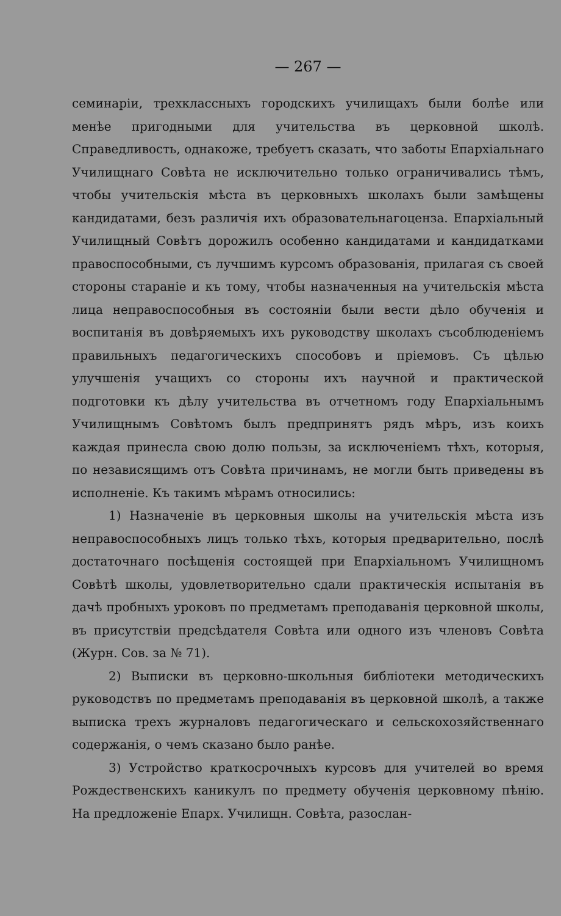— 267 —
семинаріи, трехклассныхъ городскихъ училищахъ были болѣе или менѣе пригодными для учительства въ церковной школѣ. Справедливость, однакоже, требуетъ сказать, что заботы Епархіальнаго Училищнаго Совѣта не исключительно только ограничивались тѣмъ, чтобы учительскія мѣста въ церковныхъ школахъ были замѣщены кандидатами, безъ различія ихъ образовательнагоценза. Епархіальный Училищный Совѣтъ дорожилъ особенно кандидатами и кандидатками правоспособными, съ лучшимъ курсомъ образованія, прилагая съ своей стороны стараніе и къ тому, чтобы назначенныя на учительскія мѣста лица неправоспособныя въ состояніи были вести дѣло обученія и воспитанія въ довѣряемыхъ ихъ руководству школахъ съсоблюденіемъ правильныхъ педагогическихъ способовъ и пріемовъ. Съ цѣлью улучшенія учащихъ со стороны ихъ научной и практической подготовки къ дѣлу учительства въ отчетномъ году Епархіальнымъ Училищнымъ Совѣтомъ былъ предпринятъ рядъ мѣръ, изъ коихъ каждая принесла свою долю пользы, за исключеніемъ тѣхъ, которыя, по независящимъ отъ Совѣта причинамъ, не могли быть приведены въ исполненіе. Къ такимъ мѣрамъ относились:
1) Назначеніе въ церковныя школы на учительскія мѣста изъ неправоспособныхъ лицъ только тѣхъ, которыя предварительно, послѣ достаточнаго посѣщенія состоящей при Епархіальномъ Училищномъ Совѣтѣ школы, удовлетворительно сдали практическія испытанія въ дачѣ пробныхъ уроковъ по предметамъ преподаванія церковной школы, въ присутствіи предсѣдателя Совѣта или одного изъ членовъ Совѣта (Журн. Сов. за № 71).
2) Выписки въ церковно-школьныя библіотеки методическихъ руководствъ по предметамъ преподаванія въ церковной школѣ, а также выписка трехъ журналовъ педагогическаго и сельскохозяйственнаго содержанія, о чемъ сказано было ранѣе.
3) Устройство краткосрочныхъ курсовъ для учителей во время Рождественскихъ каникулъ по предмету обученія церковному пѣнію. На предложеніе Епарх. Училищн. Совѣта, разослан-